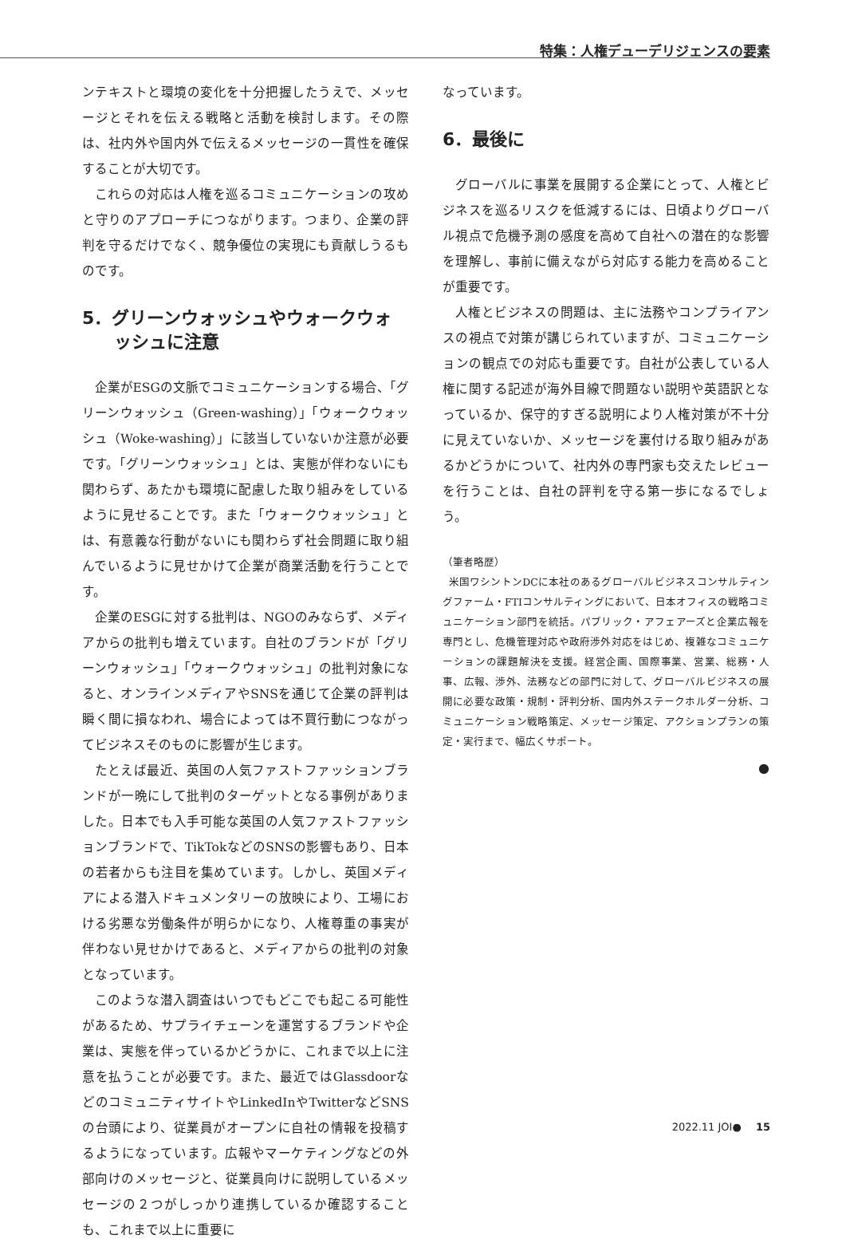特集：人権デューデリジェンスの要素
ンテキストと環境の変化を十分把握したうえで、メッセージとそれを伝える戦略と活動を検討します。その際は、社内外や国内外で伝えるメッセージの一貫性を確保することが大切です。
これらの対応は人権を巡るコミュニケーションの攻めと守りのアプローチにつながります。つまり、企業の評判を守るだけでなく、競争優位の実現にも貢献しうるものです。
5．グリーンウォッシュやウォークウォッシュに注意
企業がESGの文脈でコミュニケーションする場合、「グリーンウォッシュ（Green-washing）」「ウォークウォッシュ（Woke-washing）」に該当していないか注意が必要です。「グリーンウォッシュ」とは、実態が伴わないにも関わらず、あたかも環境に配慮した取り組みをしているように見せることです。また「ウォークウォッシュ」とは、有意義な行動がないにも関わらず社会問題に取り組んでいるように見せかけて企業が商業活動を行うことです。
企業のESGに対する批判は、NGOのみならず、メディアからの批判も増えています。自社のブランドが「グリーンウォッシュ」「ウォークウォッシュ」の批判対象になると、オンラインメディアやSNSを通じて企業の評判は瞬く間に損なわれ、場合によっては不買行動につながってビジネスそのものに影響が生じます。
たとえば最近、英国の人気ファストファッションブランドが一晩にして批判のターゲットとなる事例がありました。日本でも入手可能な英国の人気ファストファッションブランドで、TikTokなどのSNSの影響もあり、日本の若者からも注目を集めています。しかし、英国メディアによる潜入ドキュメンタリーの放映により、工場における劣悪な労働条件が明らかになり、人権尊重の事実が伴わない見せかけであると、メディアからの批判の対象となっています。
このような潜入調査はいつでもどこでも起こる可能性があるため、サプライチェーンを運営するブランドや企業は、実態を伴っているかどうかに、これまで以上に注意を払うことが必要です。また、最近ではGlassdoorなどのコミュニティサイトやLinkedInやTwitterなどSNSの台頭により、従業員がオープンに自社の情報を投稿するようになっています。広報やマーケティングなどの外部向けのメッセージと、従業員向けに説明しているメッセージの２つがしっかり連携しているか確認することも、これまで以上に重要に
なっています。
6．最後に
グローバルに事業を展開する企業にとって、人権とビジネスを巡るリスクを低減するには、日頃よりグローバル視点で危機予測の感度を高めて自社への潜在的な影響を理解し、事前に備えながら対応する能力を高めることが重要です。
人権とビジネスの問題は、主に法務やコンプライアンスの視点で対策が講じられていますが、コミュニケーションの観点での対応も重要です。自社が公表している人権に関する記述が海外目線で問題ない説明や英語訳となっているか、保守的すぎる説明により人権対策が不十分に見えていないか、メッセージを裏付ける取り組みがあるかどうかについて、社内外の専門家も交えたレビューを行うことは、自社の評判を守る第一歩になるでしょう。
（筆者略歴）
米国ワシントンDCに本社のあるグローバルビジネスコンサルティングファーム・FTIコンサルティングにおいて、日本オフィスの戦略コミュニケーション部門を統括。パブリック・アフェアーズと企業広報を専門とし、危機管理対応や政府渉外対応をはじめ、複雑なコミュニケーションの課題解決を支援。経営企画、国際事業、営業、総務・人事、広報、渉外、法務などの部門に対して、グローバルビジネスの展開に必要な政策・規制・評判分析、国内外ステークホルダー分析、コミュニケーション戦略策定、メッセージ策定、アクションプランの策定・実行まで、幅広くサポート。
●
2022.11 JOI● 15